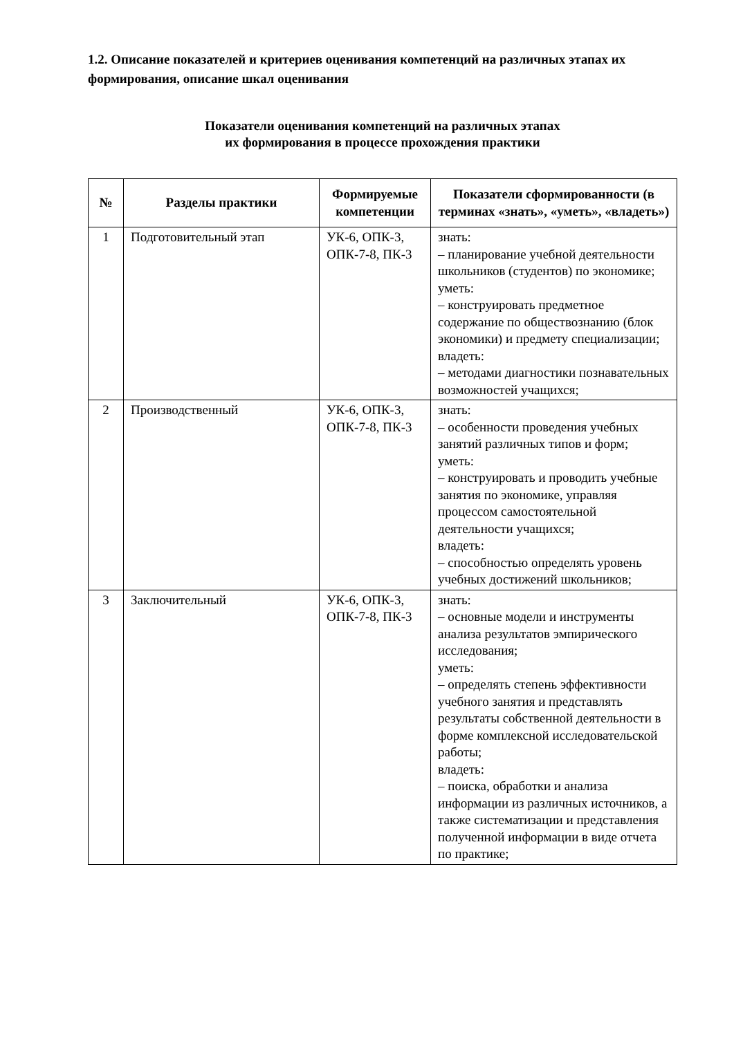1.2. Описание показателей и критериев оценивания компетенций на различных этапах их формирования, описание шкал оценивания
Показатели оценивания компетенций на различных этапах
их формирования в процессе прохождения практики
| № | Разделы практики | Формируемые компетенции | Показатели сформированности (в терминах «знать», «уметь», «владеть») |
| --- | --- | --- | --- |
| 1 | Подготовительный этап | УК-6, ОПК-3, ОПК-7-8, ПК-3 | знать: – планирование учебной деятельности школьников (студентов) по экономике; уметь: – конструировать предметное содержание по обществознанию (блок экономики) и предмету специализации; владеть: – методами диагностики познавательных возможностей учащихся; |
| 2 | Производственный | УК-6, ОПК-3, ОПК-7-8, ПК-3 | знать: – особенности проведения учебных занятий различных типов и форм; уметь: – конструировать и проводить учебные занятия по экономике, управляя процессом самостоятельной деятельности учащихся; владеть: – способностью определять уровень учебных достижений школьников; |
| 3 | Заключительный | УК-6, ОПК-3, ОПК-7-8, ПК-3 | знать: – основные модели и инструменты анализа результатов эмпирического исследования; уметь: – определять степень эффективности учебного занятия и представлять результаты собственной деятельности в форме комплексной исследовательской работы; владеть: – поиска, обработки и анализа информации из различных источников, а также систематизации и представления полученной информации в виде отчета по практике; |